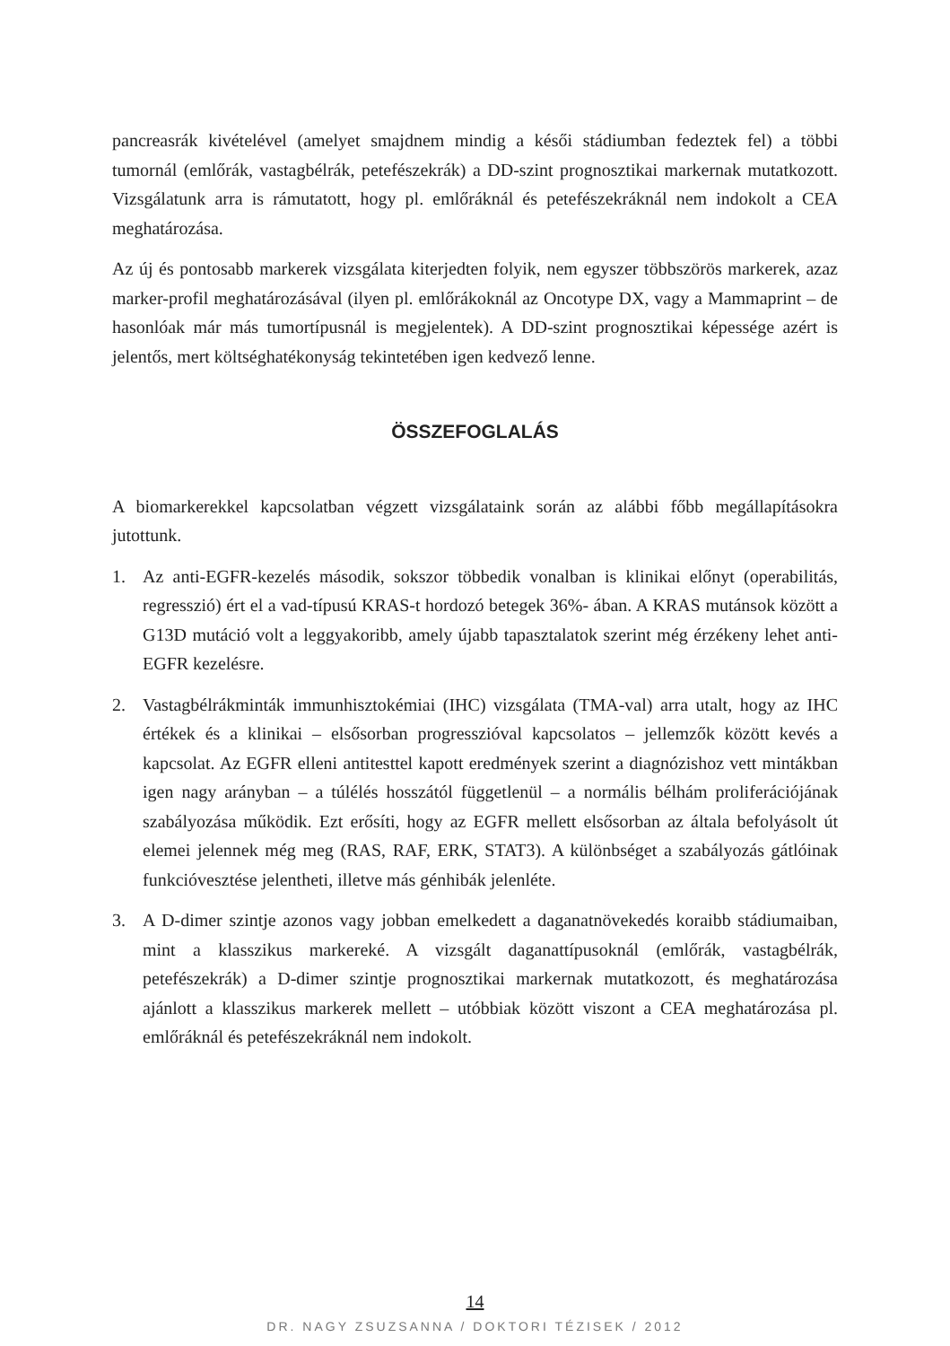pancreasrák kivételével (amelyet smajdnem mindig a késői stádiumban fedeztek fel) a többi tumornál (emlőrák, vastagbélrák, petefészekrák) a DD-szint prognosztikai markernak mutatkozott. Vizsgálatunk arra is rámutatott, hogy pl. emlőráknál és petefészekráknál nem indokolt a CEA meghatározása.
Az új és pontosabb markerek vizsgálata kiterjedten folyik, nem egyszer többszörös markerek, azaz marker-profil meghatározásával (ilyen pl. emlőrákoknál az Oncotype DX, vagy a Mammaprint – de hasonlóak már más tumortípusnál is megjelentek). A DD-szint prognosztikai képessége azért is jelentős, mert költséghatékonyság tekintetében igen kedvező lenne.
ÖSSZEFOGLALÁS
A biomarkerekkel kapcsolatban végzett vizsgálataink során az alábbi főbb megállapításokra jutottunk.
1. Az anti-EGFR-kezelés második, sokszor többedik vonalban is klinikai előnyt (operabilitás, regresszió) ért el a vad-típusú KRAS-t hordozó betegek 36%- ában. A KRAS mutánsok között a G13D mutáció volt a leggyakoribb, amely újabb tapasztalatok szerint még érzékeny lehet anti-EGFR kezelésre.
2. Vastagbélrákminták immunhisztokémiai (IHC) vizsgálata (TMA-val) arra utalt, hogy az IHC értékek és a klinikai – elsősorban progresszióval kapcsolatos – jellemzők között kevés a kapcsolat. Az EGFR elleni antitesttel kapott eredmények szerint a diagnózishoz vett mintákban igen nagy arányban – a túlélés hosszától függetlenül – a normális bélhám proliferációjának szabályozása működik. Ezt erősíti, hogy az EGFR mellett elsősorban az általa befolyásolt út elemei jelennek még meg (RAS, RAF, ERK, STAT3). A különbséget a szabályozás gátlóinak funkcióvesztése jelentheti, illetve más génhibák jelenléte.
3. A D-dimer szintje azonos vagy jobban emelkedett a daganatnövekedés koraibb stádiumaiban, mint a klasszikus markereké. A vizsgált daganattípusoknál (emlőrák, vastagbélrák, petefészekrák) a D-dimer szintje prognosztikai markernak mutatkozott, és meghatározása ajánlott a klasszikus markerek mellett – utóbbiak között viszont a CEA meghatározása pl. emlőráknál és petefészekráknál nem indokolt.
14
DR. NAGY ZSUZSANNA / DOKTORI TÉZISEK / 2012